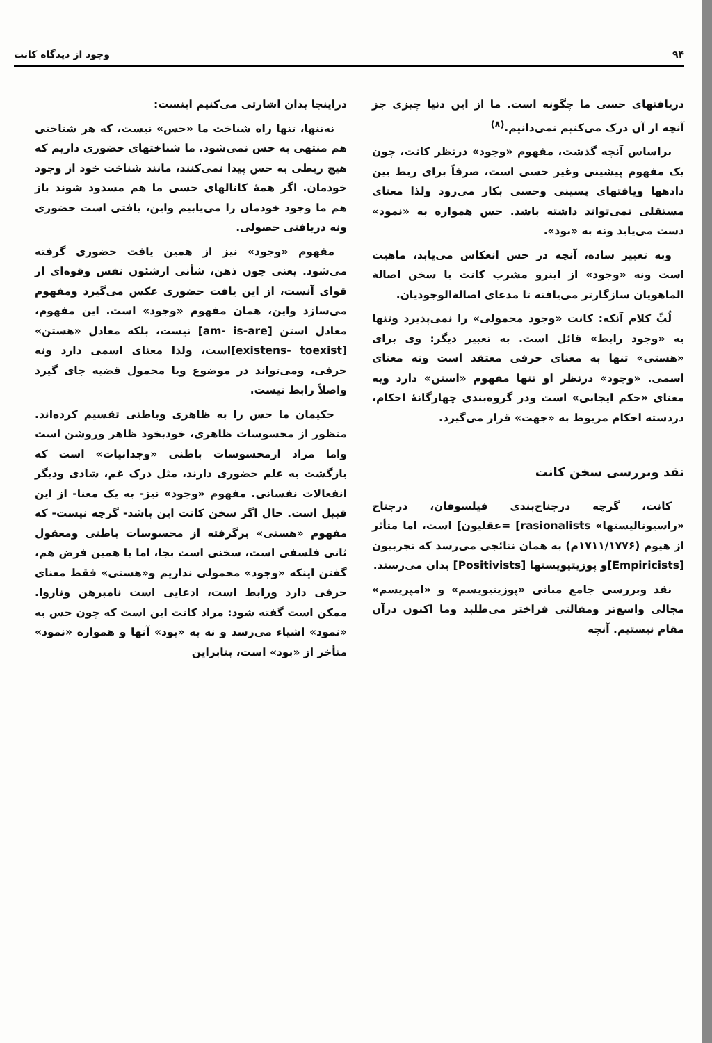۹۴ وجود از دیدگاه کانت
دریافتهای حسی ما چگونه است. ما از این دنیا چیزی جز آنچه از آن درک می‌کنیم نمی‌دانیم.<sup>(۸)</sup>
براساس آنچه گذشت، مفهوم «وجود» درنظر کانت، چون یک مفهوم پیشینی وغیر حسی است، صرفاً برای ربط بین دادهها ویافتهای پسینی وحسی بکار می‌رود ولذا معنای مستقلی نمی‌تواند داشته باشد. حس همواره به «نمود» دست می‌یابد ونه به «بود».
وبه تعبیر ساده، آنچه در حس انعکاس می‌یابد، ماهیت است ونه «وجود» از اینرو مشرب کانت با سخن اصالة الماهویان سازگارتر می‌یافته تا مدعای اصالةالوجودیان.
لُبِّ کلام آنکه: کانت «وجود محمولی» را نمی‌پذیرد وتنها به «وجود رابط» قائل است. به تعبیر دیگر: وی برای «هستی» تنها به معنای حرفی معتقد است ونه معنای اسمی. «وجود» درنظر او تنها مفهوم «استن» دارد وبه معنای «حکم ایجابی» است ودر گروه‌بندی چهارگانهٔ احکام، دردسته احکام مربوط به «جهت» قرار می‌گیرد.
نقد وبررسی سخن کانت
کانت، گرچه درجناح‌بندی فیلسوفان، درجناح «راسیونالیستها» [rasionalists =عقلیون] است، اما متأثر از هیوم (۱۷۱۱/۱۷۷۶م) به همان نتائجی می‌رسد که تجربیون [Empiricists]و پوزیتیویستها [Positivists] بدان می‌رسند.
نقد وبررسی جامع مبانی «پوزیتیویسم» و «امپریسم» مجالی واسع‌تر ومقالتی فراختر می‌طلبد وما اکنون درآن مقام نیستیم. آنچه
دراینجا بدان اشارتی می‌کنیم اینست:
نه‌تنها، تنها راه شناخت ما «حس» نیست، که هر شناختی هم منتهی به حس نمی‌شود. ما شناختهای حضوری داریم که هیچ ربطی به حس پیدا نمی‌کنند، مانند شناخت خود از وجود خودمان. اگر همهٔ کانالهای حسی ما هم مسدود شوند باز هم ما وجود خودمان را می‌یابیم واین، یافتی است حضوری ونه دریافتی حصولی.
مفهوم «وجود» نیز از همین یافت حضوری گرفته می‌شود. یعنی چون ذهن، شأنی ازشئون نفس وقوه‌ای از قوای آنست، از این یافت حضوری عکس می‌گیرد ومفهوم می‌سازد واین، همان مفهوم «وجود» است. این مفهوم، معادل استن [am- is-are] نیست، بلکه معادل «هستن» [existens- toexist]است، ولذا معنای اسمی دارد ونه حرفی، ومی‌تواند در موضوع ویا محمول قضیه جای گیرد واصلاً رابط نیست.
حکیمان ما حس را به ظاهری وباطنی تقسیم کرده‌اند. منظور از محسوسات ظاهری، خودبخود ظاهر وروشن است واما مراد ازمحسوسات باطنی «وجدانیات» است که بازگشت به علم حضوری دارند، مثل درک غم، شادی ودیگر انفعالات نفسانی. مفهوم «وجود» نیز- به یک معنا- از این قبیل است. حال اگر سخن کانت این باشد- گرچه نیست- که مفهوم «هستی» برگرفته از محسوسات باطنی ومعقول ثانی فلسفی است، سخنی است بجا، اما با همین فرض هم، گفتن اینکه «وجود» محمولی نداریم و«هستی» فقط معنای حرفی دارد ورابط است، ادعایی است نامبرهن وناروا. ممکن است گفته شود: مراد کانت این است که چون حس به «نمود» اشیاء می‌رسد و نه به «بود» آنها و همواره «نمود» متأخر از «بود» است، بنابراین